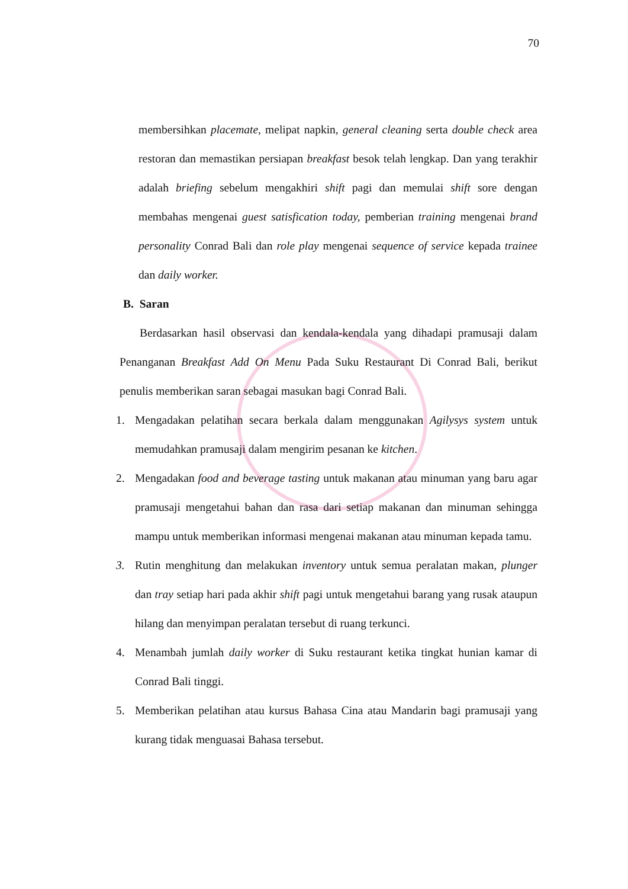70
membersihkan placemate, melipat napkin, general cleaning serta double check area restoran dan memastikan persiapan breakfast besok telah lengkap. Dan yang terakhir adalah briefing sebelum mengakhiri shift pagi dan memulai shift sore dengan membahas mengenai guest satisfication today, pemberian training mengenai brand personality Conrad Bali dan role play mengenai sequence of service kepada trainee dan daily worker.
B. Saran
Berdasarkan hasil observasi dan kendala-kendala yang dihadapi pramusaji dalam Penanganan Breakfast Add On Menu Pada Suku Restaurant Di Conrad Bali, berikut penulis memberikan saran sebagai masukan bagi Conrad Bali.
1. Mengadakan pelatihan secara berkala dalam menggunakan Agilysys system untuk memudahkan pramusaji dalam mengirim pesanan ke kitchen.
2. Mengadakan food and beverage tasting untuk makanan atau minuman yang baru agar pramusaji mengetahui bahan dan rasa dari setiap makanan dan minuman sehingga mampu untuk memberikan informasi mengenai makanan atau minuman kepada tamu.
3. Rutin menghitung dan melakukan inventory untuk semua peralatan makan, plunger dan tray setiap hari pada akhir shift pagi untuk mengetahui barang yang rusak ataupun hilang dan menyimpan peralatan tersebut di ruang terkunci.
4. Menambah jumlah daily worker di Suku restaurant ketika tingkat hunian kamar di Conrad Bali tinggi.
5. Memberikan pelatihan atau kursus Bahasa Cina atau Mandarin bagi pramusaji yang kurang tidak menguasai Bahasa tersebut.